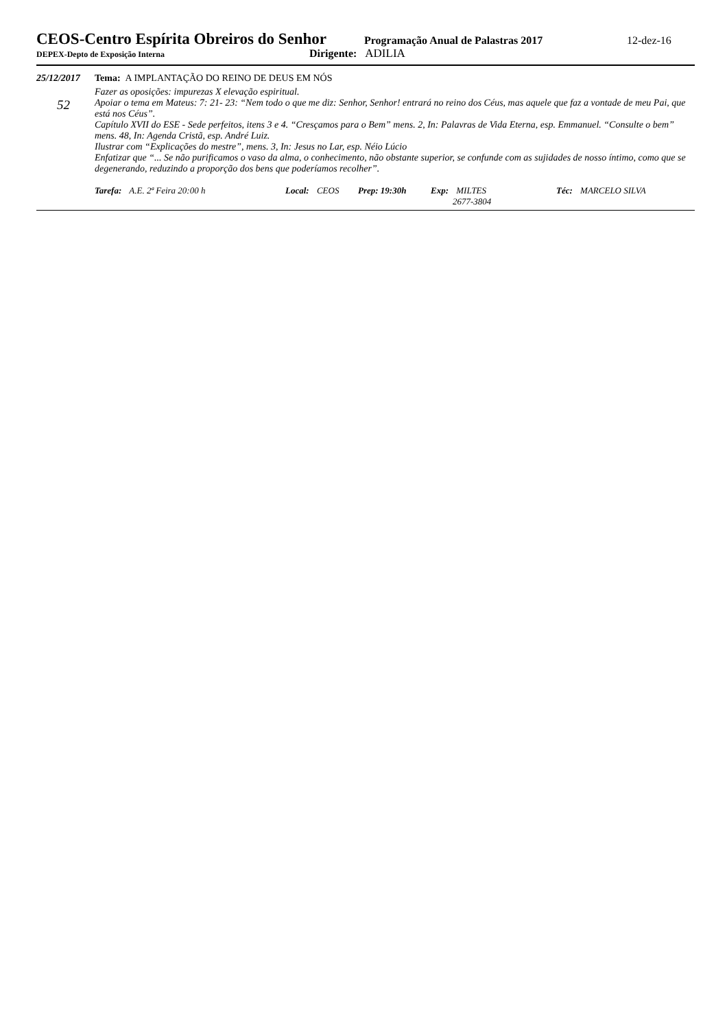CEOS-Centro Espírita Obreiros do Senhor
Programação Anual de Palastras 2017
12-dez-16
DEPEX-Depto de Exposição Interna
Dirigente: ADILIA
25/12/2017
52
Tema: A IMPLANTAÇÃO DO REINO DE DEUS EM NÓS
Fazer as oposições: impurezas X elevação espiritual.
Apoiar o tema em Mateus: 7: 21- 23: “Nem todo o que me diz: Senhor, Senhor! entrará no reino dos Céus, mas aquele que faz a vontade de meu Pai, que está nos Céus”.
Capítulo XVII do ESE - Sede perfeitos, itens 3 e 4. “Cresçamos para o Bem” mens. 2, In: Palavras de Vida Eterna, esp. Emmanuel. “Consulte o bem” mens. 48, In: Agenda Cristã, esp. André Luiz.
Ilustrar com “Explicações do mestre”, mens. 3, In: Jesus no Lar, esp. Néio Lúcio
Enfatizar que “... Se não purificamos o vaso da alma, o conhecimento, não obstante superior, se confunde com as sujidades de nosso íntimo, como que se degenerando, reduzindo a proporção dos bens que poderíamos recolher”.
Tarefa: A.E. 2ª Feira 20:00 h Local: CEOS Prep: 19:30h Exp: MILTES
2677-3804
Téc: MARCELO SILVA